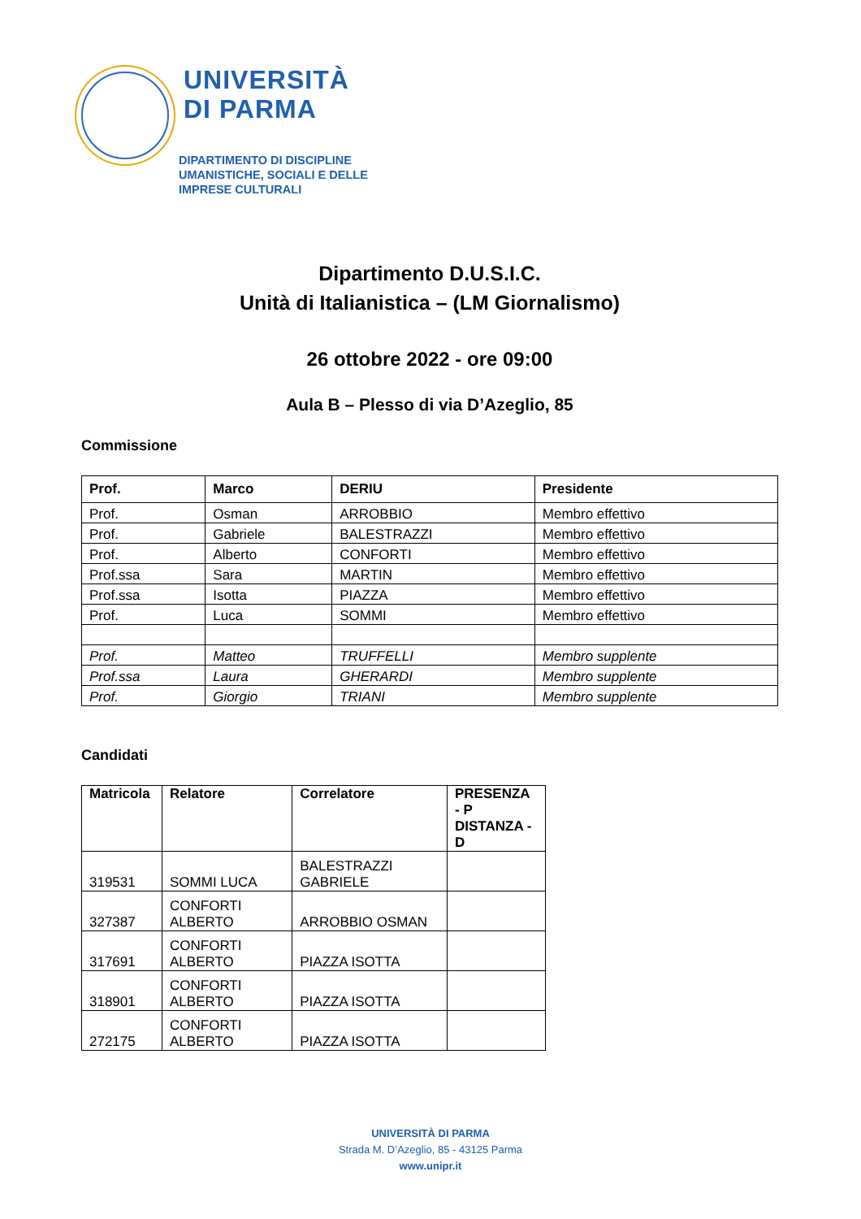UNIVERSITÀ
DI PARMA
DIPARTIMENTO DI DISCIPLINE
UMANISTICHE, SOCIALI E DELLE
IMPRESE CULTURALI
Dipartimento D.U.S.I.C.
Unità di Italianistica – (LM Giornalismo)
26 ottobre 2022 - ore 09:00
Aula B – Plesso di via D’Azeglio, 85
Commissione
| Prof. | Marco | DERIU | Presidente |
| --- | --- | --- | --- |
| Prof. | Osman | ARROBBIO | Membro effettivo |
| Prof. | Gabriele | BALESTRAZZI | Membro effettivo |
| Prof. | Alberto | CONFORTI | Membro effettivo |
| Prof.ssa | Sara | MARTIN | Membro effettivo |
| Prof.ssa | Isotta | PIAZZA | Membro effettivo |
| Prof. | Luca | SOMMI | Membro effettivo |
| Prof. | Matteo | TRUFFELLI | Membro supplente |
| Prof.ssa | Laura | GHERARDI | Membro supplente |
| Prof. | Giorgio | TRIANI | Membro supplente |
Candidati
| Matricola | Relatore | Correlatore | PRESENZA - P DISTANZA - D |
| --- | --- | --- | --- |
| 319531 | SOMMI LUCA | BALESTRAZZI GABRIELE | |
| 327387 | CONFORTI ALBERTO | ARROBBIO OSMAN | |
| 317691 | CONFORTI ALBERTO | PIAZZA ISOTTA | |
| 318901 | CONFORTI ALBERTO | PIAZZA ISOTTA | |
| 272175 | CONFORTI ALBERTO | PIAZZA ISOTTA | |
UNIVERSITÀ DI PARMA
Strada M. D’Azeglio, 85 - 43125 Parma
www.unipr.it